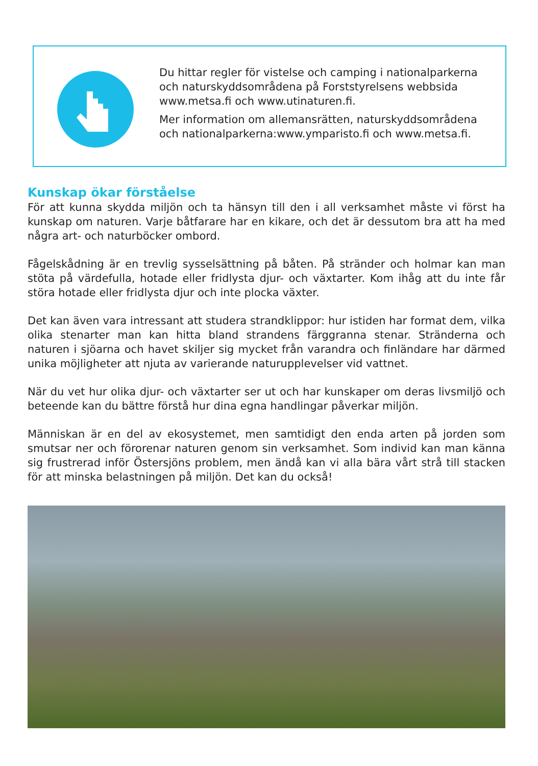Du hittar regler för vistelse och camping i national­parkerna och naturskyddsområdena på Forststyrelsens webbsida www.metsa.fi och www.utinaturen.fi.
Mer information om allemansrätten, naturskyddsom­rådena och nationalparkerna:www.ymparisto.fi och www.metsa.fi.
Kunskap ökar förståelse
För att kunna skydda miljön och ta hänsyn till den i all verksamhet måste vi först ha kunskap om naturen. Varje båtfarare har en kikare, och det är dessutom bra att ha med några art- och naturböcker ombord.
Fågelskådning är en trevlig sysselsättning på båten. På stränder och holmar kan man stöta på värdefulla, hotade eller fridlysta djur- och växtarter. Kom ihåg att du inte får störa hotade eller fridlysta djur och inte plocka växter.
Det kan även vara intressant att studera strandklippor: hur istiden har format dem, vilka olika stenarter man kan hitta bland strandens färggranna stenar. Stränderna och naturen i sjöarna och havet skiljer sig mycket från varandra och finländare har därmed unika möjligheter att njuta av varierande naturupplevelser vid vattnet.
När du vet hur olika djur- och växtarter ser ut och har kunskaper om deras livsmiljö och beteende kan du bättre förstå hur dina egna handlingar påverkar miljön.
Människan är en del av ekosystemet, men samtidigt den enda arten på jorden som smutsar ner och förorenar naturen genom sin verksamhet. Som individ kan man känna sig frustrerad inför Östersjöns problem, men ändå kan vi alla bära vårt strå till stacken för att minska belastningen på miljön. Det kan du också!